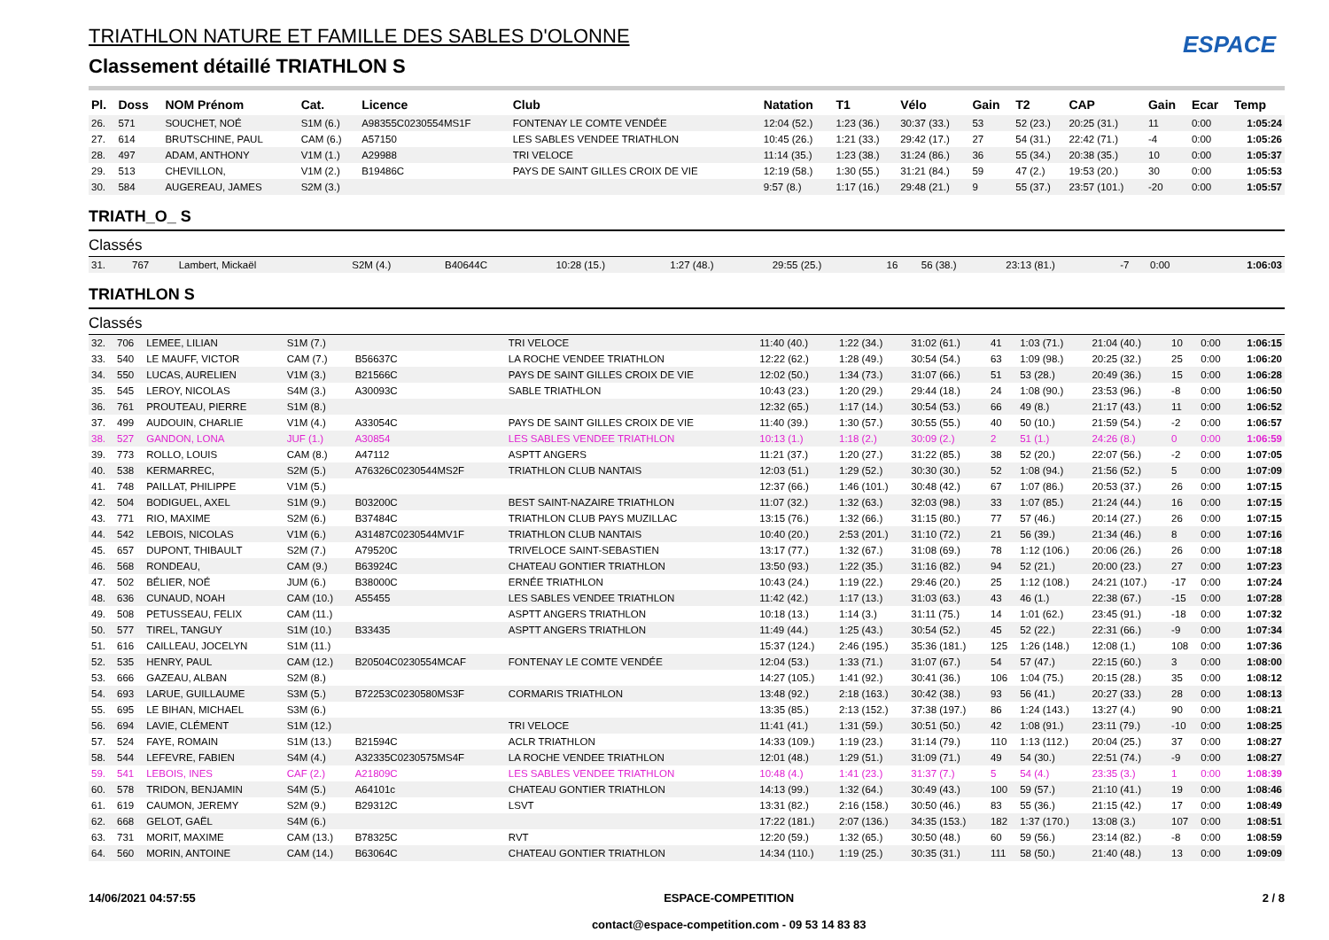TRIATHLON NATURE ET FAMILLE DES SABLES D'OLONNE
Classement détaillé TRIATHLON S
ESPACE
| Pl. | Doss | NOM Prénom | Cat. | Licence | Club | Natation | T1 | Vélo | Gain | T2 | CAP | Gain | Ecar | Temp |
| --- | --- | --- | --- | --- | --- | --- | --- | --- | --- | --- | --- | --- | --- | --- |
| 26. | 571 | SOUCHET, NOÉ | S1M (6.) | A98355C0230554MS1F | FONTENAY LE COMTE VENDÉE | 12:04 (52.) | 1:23 (36.) | 30:37 (33.) | 53 | 52 (23.) | 20:25 (31.) | 11 | 0:00 | 1:05:24 |
| 27. | 614 | BRUTSCHINE, PAUL | CAM (6.) | A57150 | LES SABLES VENDEE TRIATHLON | 10:45 (26.) | 1:21 (33.) | 29:42 (17.) | 27 | 54 (31.) | 22:42 (71.) | -4 | 0:00 | 1:05:26 |
| 28. | 497 | ADAM, ANTHONY | V1M (1.) | A29988 | TRI VELOCE | 11:14 (35.) | 1:23 (38.) | 31:24 (86.) | 36 | 55 (34.) | 20:38 (35.) | 10 | 0:00 | 1:05:37 |
| 29. | 513 | CHEVILLON, | V1M (2.) | B19486C | PAYS DE SAINT GILLES CROIX DE VIE | 12:19 (58.) | 1:30 (55.) | 31:21 (84.) | 59 | 47 (2.) | 19:53 (20.) | 30 | 0:00 | 1:05:53 |
| 30. | 584 | AUGEREAU, JAMES | S2M (3.) | | | 9:57 (8.) | 1:17 (16.) | 29:48 (21.) | 9 | 55 (37.) | 23:57 (101.) | -20 | 0:00 | 1:05:57 |
TRIATH_O_ S
Classés
| 31. | 767 | Lambert, Mickaël | S2M (4.) | B40644C | | 10:28 (15.) | 1:27 (48.) | 29:55 (25.) | 16 | 56 (38.) | 23:13 (81.) | -7 | 0:00 | 1:06:03 |
TRIATHLON S
Classés
| 32. | 706 | LEMEE, LILIAN | S1M (7.) | | TRI VELOCE | 11:40 (40.) | 1:22 (34.) | 31:02 (61.) | 41 | 1:03 (71.) | 21:04 (40.) | 10 | 0:00 | 1:06:15 |
| 33. | 540 | LE MAUFF, VICTOR | CAM (7.) | B56637C | LA ROCHE VENDEE TRIATHLON | 12:22 (62.) | 1:28 (49.) | 30:54 (54.) | 63 | 1:09 (98.) | 20:25 (32.) | 25 | 0:00 | 1:06:20 |
| 34. | 550 | LUCAS, AURELIEN | V1M (3.) | B21566C | PAYS DE SAINT GILLES CROIX DE VIE | 12:02 (50.) | 1:34 (73.) | 31:07 (66.) | 51 | 53 (28.) | 20:49 (36.) | 15 | 0:00 | 1:06:28 |
| 35. | 545 | LEROY, NICOLAS | S4M (3.) | A30093C | SABLE TRIATHLON | 10:43 (23.) | 1:20 (29.) | 29:44 (18.) | 24 | 1:08 (90.) | 23:53 (96.) | -8 | 0:00 | 1:06:50 |
| 36. | 761 | PROUTEAU, PIERRE | S1M (8.) | | | 12:32 (65.) | 1:17 (14.) | 30:54 (53.) | 66 | 49 (8.) | 21:17 (43.) | 11 | 0:00 | 1:06:52 |
| 37. | 499 | AUDOUIN, CHARLIE | V1M (4.) | A33054C | PAYS DE SAINT GILLES CROIX DE VIE | 11:40 (39.) | 1:30 (57.) | 30:55 (55.) | 40 | 50 (10.) | 21:59 (54.) | -2 | 0:00 | 1:06:57 |
| 38. | 527 | GANDON, LONA | JUF (1.) | A30854 | LES SABLES VENDEE TRIATHLON | 10:13 (1.) | 1:18 (2.) | 30:09 (2.) | 2 | 51 (1.) | 24:26 (8.) | 0 | 0:00 | 1:06:59 |
| 39. | 773 | ROLLO, LOUIS | CAM (8.) | A47112 | ASPTT ANGERS | 11:21 (37.) | 1:20 (27.) | 31:22 (85.) | 38 | 52 (20.) | 22:07 (56.) | -2 | 0:00 | 1:07:05 |
| 40. | 538 | KERMARREC, | S2M (5.) | A76326C0230544MS2F | TRIATHLON CLUB NANTAIS | 12:03 (51.) | 1:29 (52.) | 30:30 (30.) | 52 | 1:08 (94.) | 21:56 (52.) | 5 | 0:00 | 1:07:09 |
| 41. | 748 | PAILLAT, PHILIPPE | V1M (5.) | | | 12:37 (66.) | 1:46 (101.) | 30:48 (42.) | 67 | 1:07 (86.) | 20:53 (37.) | 26 | 0:00 | 1:07:15 |
| 42. | 504 | BODIGUEL, AXEL | S1M (9.) | B03200C | BEST SAINT-NAZAIRE TRIATHLON | 11:07 (32.) | 1:32 (63.) | 32:03 (98.) | 33 | 1:07 (85.) | 21:24 (44.) | 16 | 0:00 | 1:07:15 |
| 43. | 771 | RIO, MAXIME | S2M (6.) | B37484C | TRIATHLON CLUB PAYS MUZILLAC | 13:15 (76.) | 1:32 (66.) | 31:15 (80.) | 77 | 57 (46.) | 20:14 (27.) | 26 | 0:00 | 1:07:15 |
| 44. | 542 | LEBOIS, NICOLAS | V1M (6.) | A31487C0230544MV1F | TRIATHLON CLUB NANTAIS | 10:40 (20.) | 2:53 (201.) | 31:10 (72.) | 21 | 56 (39.) | 21:34 (46.) | 8 | 0:00 | 1:07:16 |
| 45. | 657 | DUPONT, THIBAULT | S2M (7.) | A79520C | TRIVELOCE SAINT-SEBASTIEN | 13:17 (77.) | 1:32 (67.) | 31:08 (69.) | 78 | 1:12 (106.) | 20:06 (26.) | 26 | 0:00 | 1:07:18 |
| 46. | 568 | RONDEAU, | CAM (9.) | B63924C | CHATEAU GONTIER TRIATHLON | 13:50 (93.) | 1:22 (35.) | 31:16 (82.) | 94 | 52 (21.) | 20:00 (23.) | 27 | 0:00 | 1:07:23 |
| 47. | 502 | BÉLIER, NOÉ | JUM (6.) | B38000C | ERNÉE TRIATHLON | 10:43 (24.) | 1:19 (22.) | 29:46 (20.) | 25 | 1:12 (108.) | 24:21 (107.) | -17 | 0:00 | 1:07:24 |
| 48. | 636 | CUNAUD, NOAH | CAM (10.) | A55455 | LES SABLES VENDEE TRIATHLON | 11:42 (42.) | 1:17 (13.) | 31:03 (63.) | 43 | 46 (1.) | 22:38 (67.) | -15 | 0:00 | 1:07:28 |
| 49. | 508 | PETUSSEAU, FELIX | CAM (11.) | | ASPTT ANGERS TRIATHLON | 10:18 (13.) | 1:14 (3.) | 31:11 (75.) | 14 | 1:01 (62.) | 23:45 (91.) | -18 | 0:00 | 1:07:32 |
| 50. | 577 | TIREL, TANGUY | S1M (10.) | B33435 | ASPTT ANGERS TRIATHLON | 11:49 (44.) | 1:25 (43.) | 30:54 (52.) | 45 | 52 (22.) | 22:31 (66.) | -9 | 0:00 | 1:07:34 |
| 51. | 616 | CAILLEAU, JOCELYN | S1M (11.) | | | 15:37 (124.) | 2:46 (195.) | 35:36 (181.) | 125 | 1:26 (148.) | 12:08 (1.) | 108 | 0:00 | 1:07:36 |
| 52. | 535 | HENRY, PAUL | CAM (12.) | B20504C0230554MCAF | FONTENAY LE COMTE VENDÉE | 12:04 (53.) | 1:33 (71.) | 31:07 (67.) | 54 | 57 (47.) | 22:15 (60.) | 3 | 0:00 | 1:08:00 |
| 53. | 666 | GAZEAU, ALBAN | S2M (8.) | | | 14:27 (105.) | 1:41 (92.) | 30:41 (36.) | 106 | 1:04 (75.) | 20:15 (28.) | 35 | 0:00 | 1:08:12 |
| 54. | 693 | LARUE, GUILLAUME | S3M (5.) | B72253C0230580MS3F | CORMARIS TRIATHLON | 13:48 (92.) | 2:18 (163.) | 30:42 (38.) | 93 | 56 (41.) | 20:27 (33.) | 28 | 0:00 | 1:08:13 |
| 55. | 695 | LE BIHAN, MICHAEL | S3M (6.) | | | 13:35 (85.) | 2:13 (152.) | 37:38 (197.) | 86 | 1:24 (143.) | 13:27 (4.) | 90 | 0:00 | 1:08:21 |
| 56. | 694 | LAVIE, CLÉMENT | S1M (12.) | | TRI VELOCE | 11:41 (41.) | 1:31 (59.) | 30:51 (50.) | 42 | 1:08 (91.) | 23:11 (79.) | -10 | 0:00 | 1:08:25 |
| 57. | 524 | FAYE, ROMAIN | S1M (13.) | B21594C | ACLR TRIATHLON | 14:33 (109.) | 1:19 (23.) | 31:14 (79.) | 110 | 1:13 (112.) | 20:04 (25.) | 37 | 0:00 | 1:08:27 |
| 58. | 544 | LEFEVRE, FABIEN | S4M (4.) | A32335C0230575MS4F | LA ROCHE VENDEE TRIATHLON | 12:01 (48.) | 1:29 (51.) | 31:09 (71.) | 49 | 54 (30.) | 22:51 (74.) | -9 | 0:00 | 1:08:27 |
| 59. | 541 | LEBOIS, INES | CAF (2.) | A21809C | LES SABLES VENDEE TRIATHLON | 10:48 (4.) | 1:41 (23.) | 31:37 (7.) | 5 | 54 (4.) | 23:35 (3.) | 1 | 0:00 | 1:08:39 |
| 60. | 578 | TRIDON, BENJAMIN | S4M (5.) | A64101c | CHATEAU GONTIER TRIATHLON | 14:13 (99.) | 1:32 (64.) | 30:49 (43.) | 100 | 59 (57.) | 21:10 (41.) | 19 | 0:00 | 1:08:46 |
| 61. | 619 | CAUMON, JEREMY | S2M (9.) | B29312C | LSVT | 13:31 (82.) | 2:16 (158.) | 30:50 (46.) | 83 | 55 (36.) | 21:15 (42.) | 17 | 0:00 | 1:08:49 |
| 62. | 668 | GELOT, GAËL | S4M (6.) | | | 17:22 (181.) | 2:07 (136.) | 34:35 (153.) | 182 | 1:37 (170.) | 13:08 (3.) | 107 | 0:00 | 1:08:51 |
| 63. | 731 | MORIT, MAXIME | CAM (13.) | B78325C | RVT | 12:20 (59.) | 1:32 (65.) | 30:50 (48.) | 60 | 59 (56.) | 23:14 (82.) | -8 | 0:00 | 1:08:59 |
| 64. | 560 | MORIN, ANTOINE | CAM (14.) | B63064C | CHATEAU GONTIER TRIATHLON | 14:34 (110.) | 1:19 (25.) | 30:35 (31.) | 111 | 58 (50.) | 21:40 (48.) | 13 | 0:00 | 1:09:09 |
14/06/2021 04:57:55 ESPACE-COMPETITION
contact@espace-competition.com - 09 53 14 83 83 2 / 8